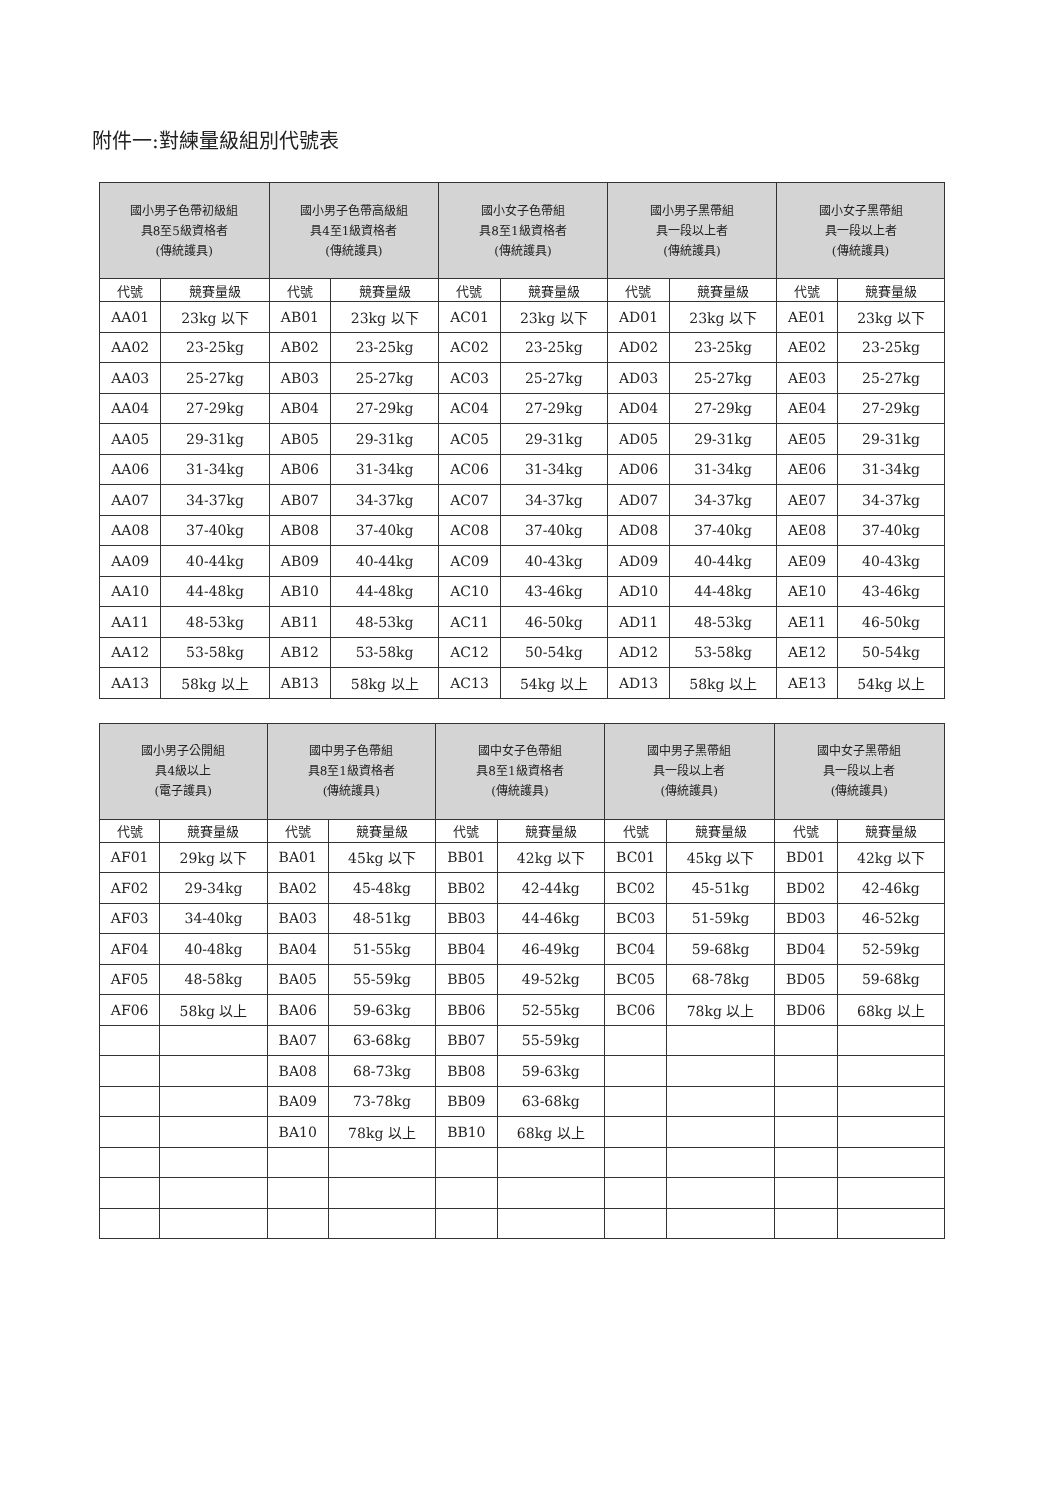附件一:對練量級組別代號表
| 國小男子色帶初級組 具8至5級資格者 (傳統護具) | | 國小男子色帶高級組 具4至1級資格者 (傳統護具) | | 國小女子色帶組 具8至1級資格者 (傳統護具) | | 國小男子黑帶組 具一段以上者 (傳統護具) | | 國小女子黑帶組 具一段以上者 (傳統護具) | |
| --- | --- | --- | --- | --- | --- | --- | --- | --- | --- |
| 代號 | 競賽量級 | 代號 | 競賽量級 | 代號 | 競賽量級 | 代號 | 競賽量級 | 代號 | 競賽量級 |
| AA01 | 23kg 以下 | AB01 | 23kg 以下 | AC01 | 23kg 以下 | AD01 | 23kg 以下 | AE01 | 23kg 以下 |
| AA02 | 23-25kg | AB02 | 23-25kg | AC02 | 23-25kg | AD02 | 23-25kg | AE02 | 23-25kg |
| AA03 | 25-27kg | AB03 | 25-27kg | AC03 | 25-27kg | AD03 | 25-27kg | AE03 | 25-27kg |
| AA04 | 27-29kg | AB04 | 27-29kg | AC04 | 27-29kg | AD04 | 27-29kg | AE04 | 27-29kg |
| AA05 | 29-31kg | AB05 | 29-31kg | AC05 | 29-31kg | AD05 | 29-31kg | AE05 | 29-31kg |
| AA06 | 31-34kg | AB06 | 31-34kg | AC06 | 31-34kg | AD06 | 31-34kg | AE06 | 31-34kg |
| AA07 | 34-37kg | AB07 | 34-37kg | AC07 | 34-37kg | AD07 | 34-37kg | AE07 | 34-37kg |
| AA08 | 37-40kg | AB08 | 37-40kg | AC08 | 37-40kg | AD08 | 37-40kg | AE08 | 37-40kg |
| AA09 | 40-44kg | AB09 | 40-44kg | AC09 | 40-43kg | AD09 | 40-44kg | AE09 | 40-43kg |
| AA10 | 44-48kg | AB10 | 44-48kg | AC10 | 43-46kg | AD10 | 44-48kg | AE10 | 43-46kg |
| AA11 | 48-53kg | AB11 | 48-53kg | AC11 | 46-50kg | AD11 | 48-53kg | AE11 | 46-50kg |
| AA12 | 53-58kg | AB12 | 53-58kg | AC12 | 50-54kg | AD12 | 53-58kg | AE12 | 50-54kg |
| AA13 | 58kg 以上 | AB13 | 58kg 以上 | AC13 | 54kg 以上 | AD13 | 58kg 以上 | AE13 | 54kg 以上 |
| 國小男子公開組 具4級以上 (電子護具) | | 國中男子色帶組 具8至1級資格者 (傳統護具) | | 國中女子色帶組 具8至1級資格者 (傳統護具) | | 國中男子黑帶組 具一段以上者 (傳統護具) | | 國中女子黑帶組 具一段以上者 (傳統護具) | |
| --- | --- | --- | --- | --- | --- | --- | --- | --- | --- |
| 代號 | 競賽量級 | 代號 | 競賽量級 | 代號 | 競賽量級 | 代號 | 競賽量級 | 代號 | 競賽量級 |
| AF01 | 29kg 以下 | BA01 | 45kg 以下 | BB01 | 42kg 以下 | BC01 | 45kg 以下 | BD01 | 42kg 以下 |
| AF02 | 29-34kg | BA02 | 45-48kg | BB02 | 42-44kg | BC02 | 45-51kg | BD02 | 42-46kg |
| AF03 | 34-40kg | BA03 | 48-51kg | BB03 | 44-46kg | BC03 | 51-59kg | BD03 | 46-52kg |
| AF04 | 40-48kg | BA04 | 51-55kg | BB04 | 46-49kg | BC04 | 59-68kg | BD04 | 52-59kg |
| AF05 | 48-58kg | BA05 | 55-59kg | BB05 | 49-52kg | BC05 | 68-78kg | BD05 | 59-68kg |
| AF06 | 58kg 以上 | BA06 | 59-63kg | BB06 | 52-55kg | BC06 | 78kg 以上 | BD06 | 68kg 以上 |
| | | BA07 | 63-68kg | BB07 | 55-59kg | | | | |
| | | BA08 | 68-73kg | BB08 | 59-63kg | | | | |
| | | BA09 | 73-78kg | BB09 | 63-68kg | | | | |
| | | BA10 | 78kg 以上 | BB10 | 68kg 以上 | | | | |